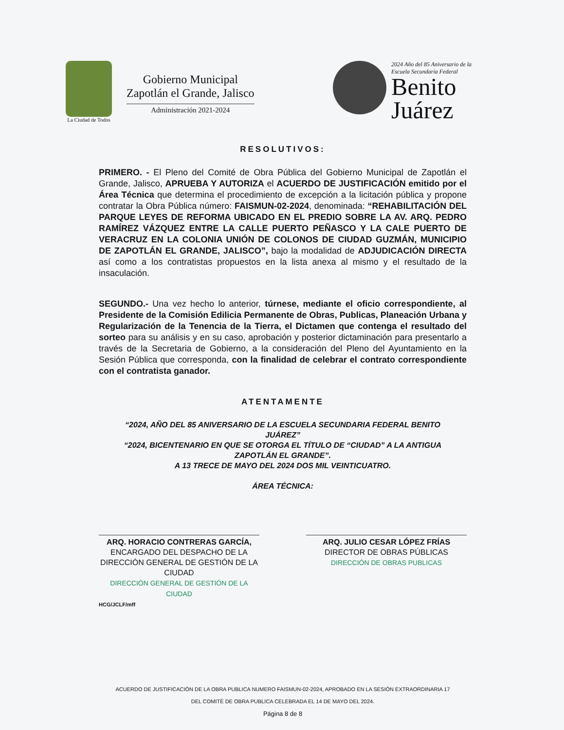La Ciudad de Todos
Gobierno Municipal
Zapotlán el Grande, Jalisco
Administración 2021-2024
2024 Año del 85 Aniversario de la
Escuela Secundaria Federal
Benito
Juárez
RESOLUTIVOS:
PRIMERO. - El Pleno del Comité de Obra Pública del Gobierno Municipal de Zapotlán el Grande, Jalisco, APRUEBA Y AUTORIZA el ACUERDO DE JUSTIFICACIÓN emitido por el Área Técnica que determina el procedimiento de excepción a la licitación pública y propone contratar la Obra Pública número: FAISMUN-02-2024, denominada: “REHABILITACIÓN DEL PARQUE LEYES DE REFORMA UBICADO EN EL PREDIO SOBRE LA AV. ARQ. PEDRO RAMÍREZ VÁZQUEZ ENTRE LA CALLE PUERTO PEÑASCO Y LA CALE PUERTO DE VERACRUZ EN LA COLONIA UNIÓN DE COLONOS DE CIUDAD GUZMÁN, MUNICIPIO DE ZAPOTLÁN EL GRANDE, JALISCO”, bajo la modalidad de ADJUDICACIÓN DIRECTA así como a los contratistas propuestos en la lista anexa al mismo y el resultado de la insaculación.
SEGUNDO.- Una vez hecho lo anterior, túrnese, mediante el oficio correspondiente, al Presidente de la Comisión Edilicia Permanente de Obras, Publicas, Planeación Urbana y Regularización de la Tenencia de la Tierra, el Dictamen que contenga el resultado del sorteo para su análisis y en su caso, aprobación y posterior dictaminación para presentarlo a través de la Secretaria de Gobierno, a la consideración del Pleno del Ayuntamiento en la Sesión Pública que corresponda, con la finalidad de celebrar el contrato correspondiente con el contratista ganador.
ATENTAMENTE
“2024, AÑO DEL 85 ANIVERSARIO DE LA ESCUELA SECUNDARIA FEDERAL BENITO JUÁREZ”
“2024, BICENTENARIO EN QUE SE OTORGA EL TÍTULO DE “CIUDAD” A LA ANTIGUA ZAPOTLÁN EL GRANDE”.
A 13 TRECE DE MAYO DEL 2024 DOS MIL VEINTICUATRO.
ÁREA TÉCNICA:
ARQ. HORACIO CONTRERAS GARCÍA,
ENCARGADO DEL DESPACHO DE LA DIRECCIÓN GENERAL DE GESTIÓN DE LA CIUDAD
DIRECCIÓN GENERAL DE GESTIÓN DE LA CIUDAD
ARQ. JULIO CESAR LÓPEZ FRÍAS
DIRECTOR DE OBRAS PÚBLICAS
DIRECCIÓN DE OBRAS PUBLICAS
HCG/JCLF/mff
ACUERDO DE JUSTIFICACIÓN DE LA OBRA PUBLICA NUMERO FAISMUN-02-2024, APROBADO EN LA SESIÓN EXTRAORDINARIA 17
DEL COMITÉ DE OBRA PUBLICA CELEBRADA EL 14 DE MAYO DEL 2024.
Página 8 de 8